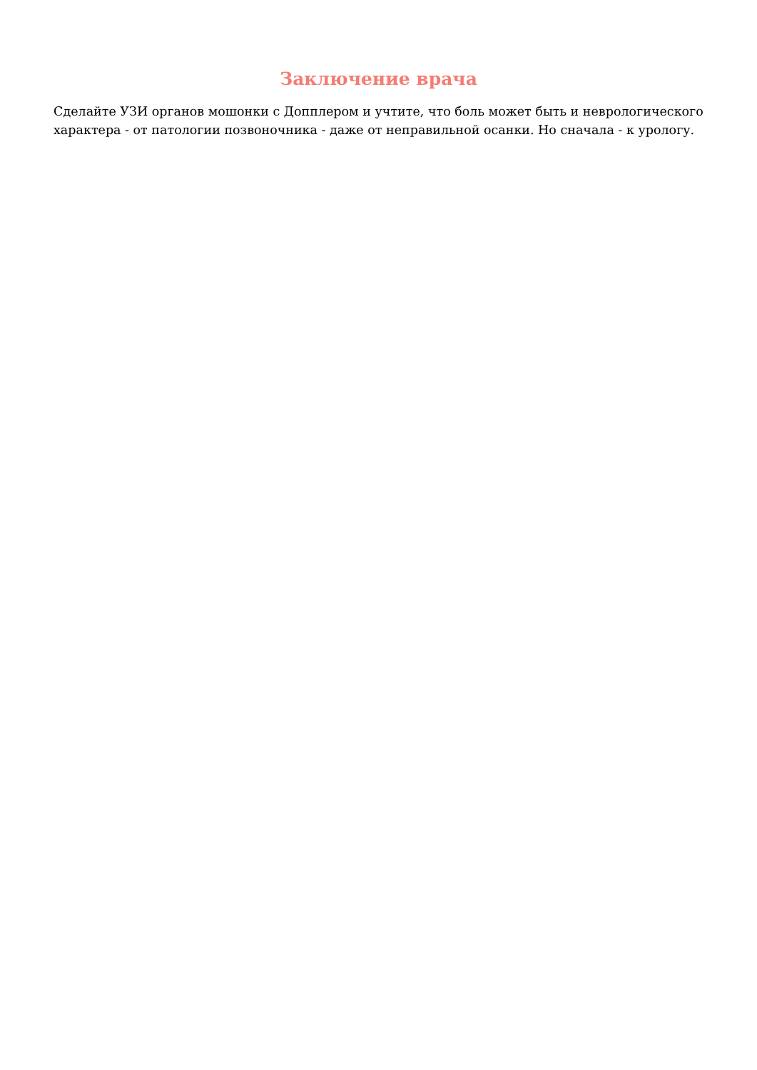Заключение врача
Сделайте УЗИ органов мошонки с Допплером и учтите, что боль может быть и неврологического характера - от патологии позвоночника - даже от неправильной осанки. Но сначала - к урологу.